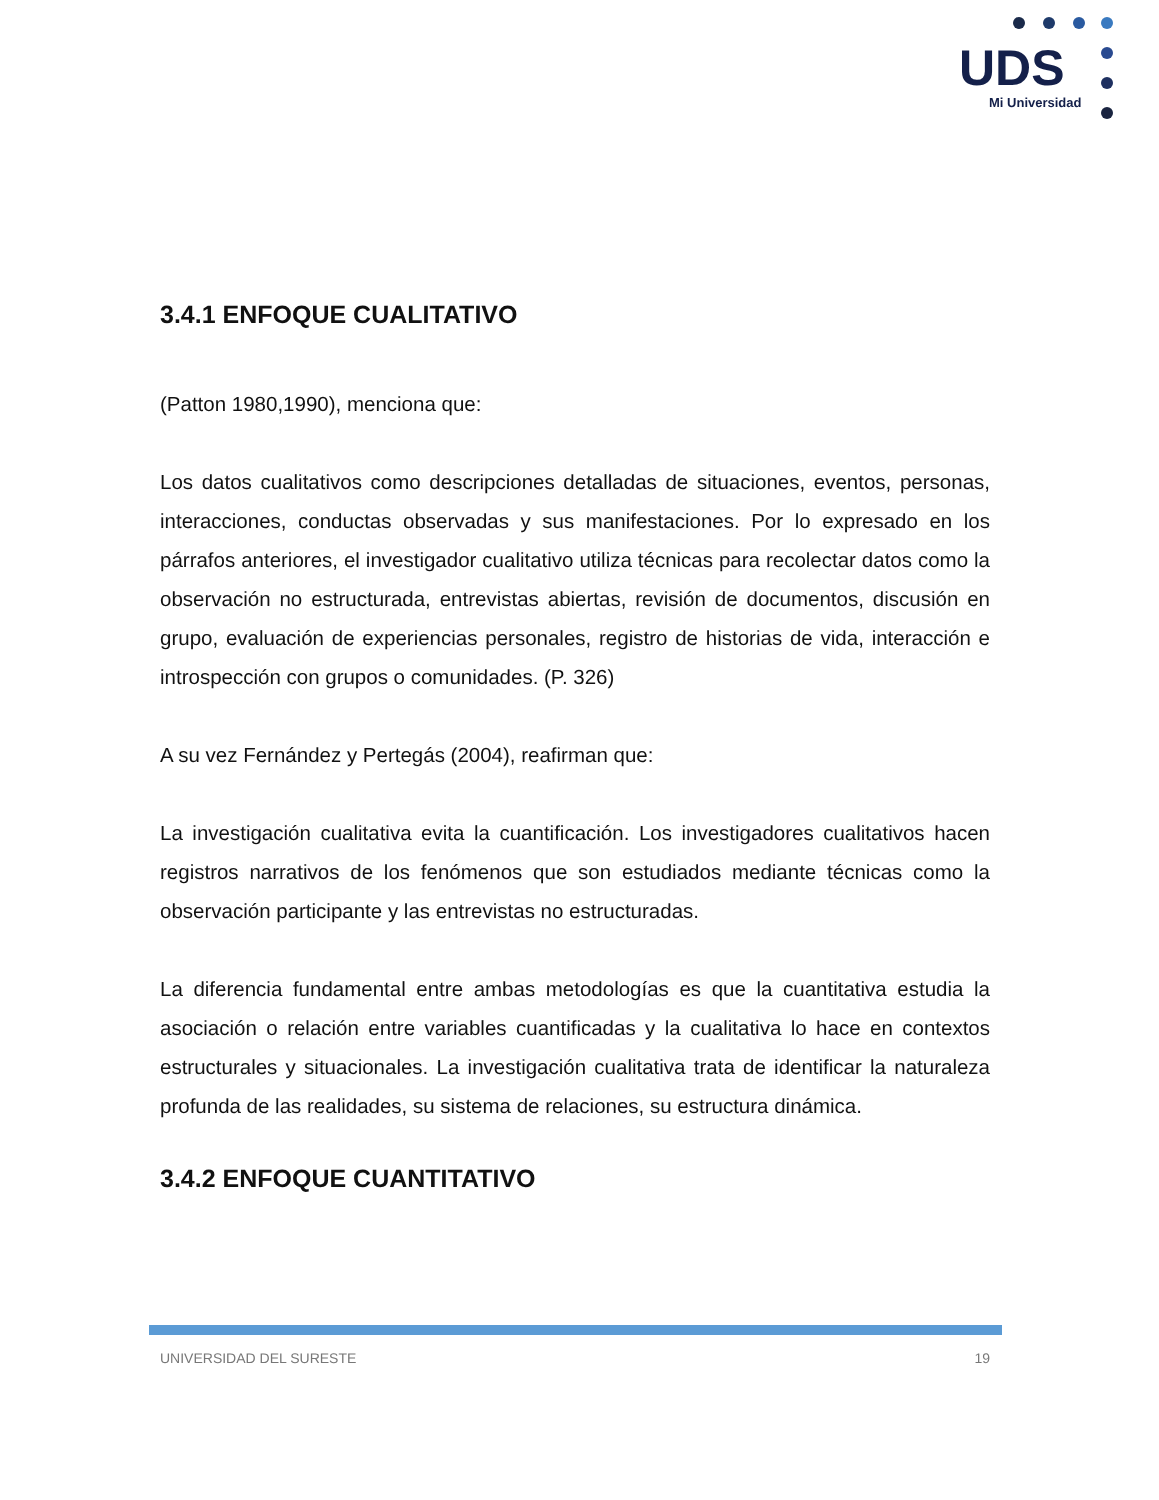UDS
Mi Universidad
3.4.1 ENFOQUE CUALITATIVO
(Patton 1980,1990), menciona que:
Los datos cualitativos como descripciones detalladas de situaciones, eventos, personas, interacciones, conductas observadas y sus manifestaciones. Por lo expresado en los párrafos anteriores, el investigador cualitativo utiliza técnicas para recolectar datos como la observación no estructurada, entrevistas abiertas, revisión de documentos, discusión en grupo, evaluación de experiencias personales, registro de historias de vida, interacción e introspección con grupos o comunidades. (P. 326)
A su vez Fernández y Pertegás (2004), reafirman que:
La investigación cualitativa evita la cuantificación. Los investigadores cualitativos hacen registros narrativos de los fenómenos que son estudiados mediante técnicas como la observación participante y las entrevistas no estructuradas.
La diferencia fundamental entre ambas metodologías es que la cuantitativa estudia la asociación o relación entre variables cuantificadas y la cualitativa lo hace en contextos estructurales y situacionales. La investigación cualitativa trata de identificar la naturaleza profunda de las realidades, su sistema de relaciones, su estructura dinámica.
3.4.2 ENFOQUE CUANTITATIVO
UNIVERSIDAD DEL SURESTE 19